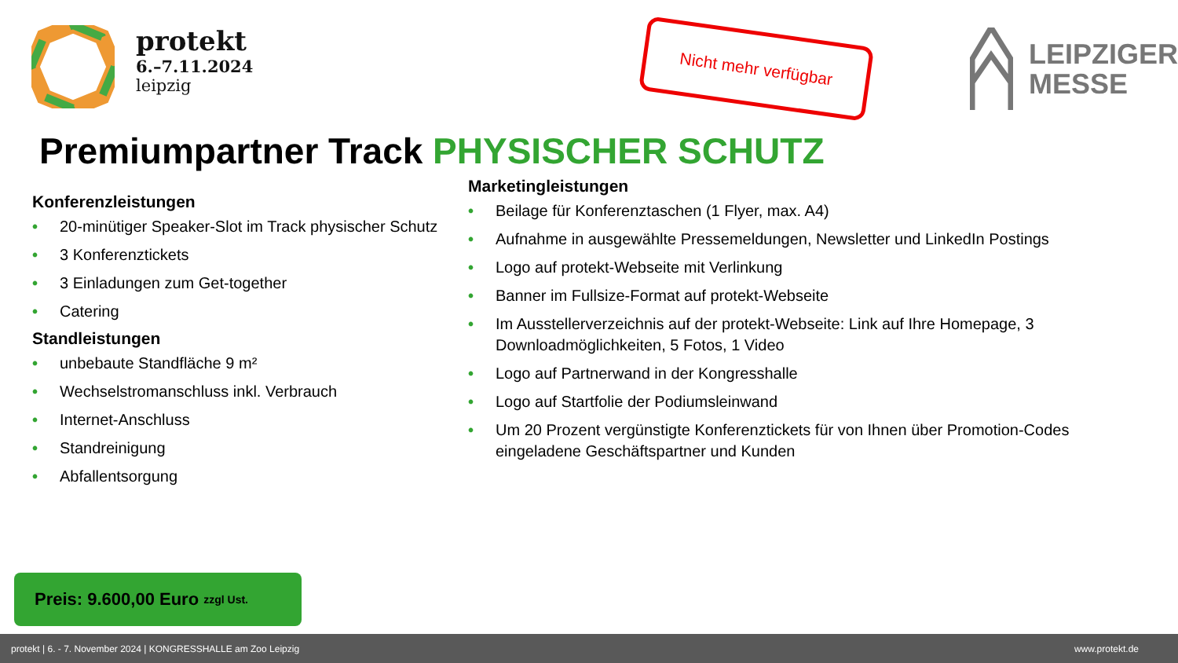protekt
6.–7.11.2024
leipzig
Nicht mehr verfügbar
LEIPZIGER
MESSE
Premiumpartner Track PHYSISCHER SCHUTZ
Konferenzleistungen
• 20-minütiger Speaker-Slot im Track physischer Schutz
• 3 Konferenztickets
• 3 Einladungen zum Get-together
• Catering
Standleistungen
• unbebaute Standfläche 9 m²
• Wechselstromanschluss inkl. Verbrauch
• Internet-Anschluss
• Standreinigung
• Abfallentsorgung
Marketingleistungen
• Beilage für Konferenztaschen (1 Flyer, max. A4)
• Aufnahme in ausgewählte Pressemeldungen, Newsletter und LinkedIn Postings
• Logo auf protekt-Webseite mit Verlinkung
• Banner im Fullsize-Format auf protekt-Webseite
• Im Ausstellerverzeichnis auf der protekt-Webseite: Link auf Ihre Homepage, 3 Downloadmöglichkeiten, 5 Fotos, 1 Video
• Logo auf Partnerwand in der Kongresshalle
• Logo auf Startfolie der Podiumsleinwand
• Um 20 Prozent vergünstigte Konferenztickets für von Ihnen über Promotion-Codes eingeladene Geschäftspartner und Kunden
Preis: 9.600,00 Euro zzgl Ust.
protekt | 6. - 7. November 2024 | KONGRESSHALLE am Zoo Leipzig www.protekt.de